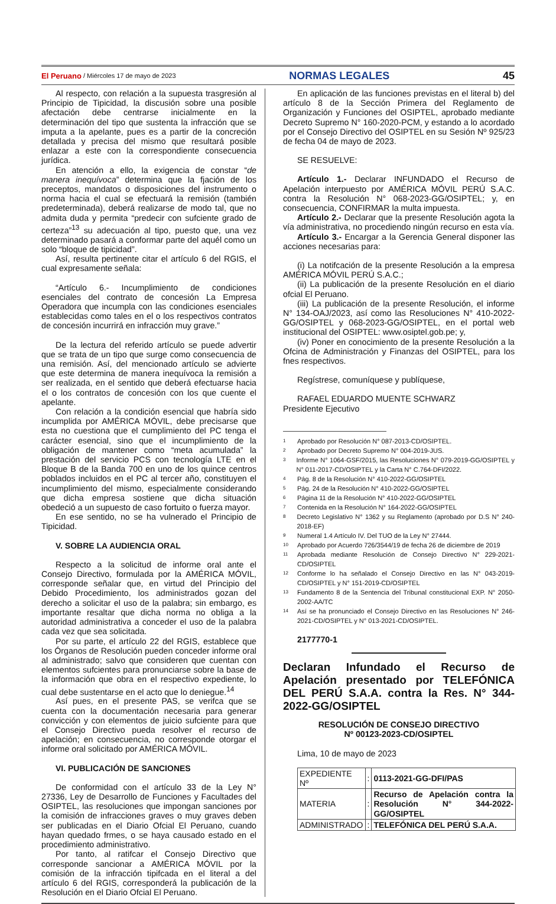El Peruano / Miércoles 17 de mayo de 2023 NORMAS LEGALES 45
Al respecto, con relación a la supuesta trasgresión al Principio de Tipicidad, la discusión sobre una posible afectación debe centrarse inicialmente en la determinación del tipo que sustenta la infracción que se imputa a la apelante, pues es a partir de la concreción detallada y precisa del mismo que resultará posible enlazar a este con la correspondiente consecuencia jurídica.
En atención a ello, la exigencia de constar “de manera inequívoca” determina que la fjación de los preceptos, mandatos o disposiciones del instrumento o norma hacia el cual se efectuará la remisión (también predeterminada), deberá realizarse de modo tal, que no admita duda y permita “predecir con sufciente grado de certeza”<sup>13</sup> su adecuación al tipo, puesto que, una vez determinado pasará a conformar parte del aquél como un solo “bloque de tipicidad”.
Así, resulta pertinente citar el artículo 6 del RGIS, el cual expresamente señala:
“Artículo 6.- Incumplimiento de condiciones esenciales del contrato de concesión La Empresa Operadora que incumpla con las condiciones esenciales establecidas como tales en el o los respectivos contratos de concesión incurrirá en infracción muy grave.”
De la lectura del referido artículo se puede advertir que se trata de un tipo que surge como consecuencia de una remisión. Así, del mencionado artículo se advierte que este determina de manera inequívoca la remisión a ser realizada, en el sentido que deberá efectuarse hacia el o los contratos de concesión con los que cuente el apelante.
Con relación a la condición esencial que habría sido incumplida por AMÉRICA MÓVIL, debe precisarse que esta no cuestiona que el cumplimiento del PC tenga el carácter esencial, sino que el incumplimiento de la obligación de mantener como “meta acumulada” la prestación del servicio PCS con tecnología LTE en el Bloque B de la Banda 700 en uno de los quince centros poblados incluidos en el PC al tercer año, constituyen el incumplimiento del mismo, especialmente considerando que dicha empresa sostiene que dicha situación obedeció a un supuesto de caso fortuito o fuerza mayor.
En ese sentido, no se ha vulnerado el Principio de Tipicidad.
V. SOBRE LA AUDIENCIA ORAL
Respecto a la solicitud de informe oral ante el Consejo Directivo, formulada por la AMÉRICA MÓVIL, corresponde señalar que, en virtud del Principio del Debido Procedimiento, los administrados gozan del derecho a solicitar el uso de la palabra; sin embargo, es importante resaltar que dicha norma no obliga a la autoridad administrativa a conceder el uso de la palabra cada vez que sea solicitada.
Por su parte, el artículo 22 del RGIS, establece que los Órganos de Resolución pueden conceder informe oral al administrado; salvo que consideren que cuentan con elementos sufcientes para pronunciarse sobre la base de la información que obra en el respectivo expediente, lo cual debe sustentarse en el acto que lo deniegue.<sup>14</sup>
Así pues, en el presente PAS, se verifca que se cuenta con la documentación necesaria para generar convicción y con elementos de juicio sufciente para que el Consejo Directivo pueda resolver el recurso de apelación; en consecuencia, no corresponde otorgar el informe oral solicitado por AMÉRICA MÓVIL.
VI. PUBLICACIÓN DE SANCIONES
De conformidad con el artículo 33 de la Ley N° 27336, Ley de Desarrollo de Funciones y Facultades del OSIPTEL, las resoluciones que impongan sanciones por la comisión de infracciones graves o muy graves deben ser publicadas en el Diario Ofcial El Peruano, cuando hayan quedado frmes, o se haya causado estado en el procedimiento administrativo.
Por tanto, al ratifcar el Consejo Directivo que corresponde sancionar a AMÉRICA MÓVIL por la comisión de la infracción tipifcada en el literal a del artículo 6 del RGIS, corresponderá la publicación de la Resolución en el Diario Ofcial El Peruano.
En aplicación de las funciones previstas en el literal b) del artículo 8 de la Sección Primera del Reglamento de Organización y Funciones del OSIPTEL, aprobado mediante Decreto Supremo N° 160-2020-PCM, y estando a lo acordado por el Consejo Directivo del OSIPTEL en su Sesión Nº 925/23 de fecha 04 de mayo de 2023.
SE RESUELVE:
Artículo 1.- Declarar INFUNDADO el Recurso de Apelación interpuesto por AMÉRICA MÓVIL PERÚ S.A.C. contra la Resolución N° 068-2023-GG/OSIPTEL; y, en consecuencia, CONFIRMAR la multa impuesta.
Artículo 2.- Declarar que la presente Resolución agota la vía administrativa, no procediendo ningún recurso en esta vía.
Artículo 3.- Encargar a la Gerencia General disponer las acciones necesarias para:
(i) La notifcación de la presente Resolución a la empresa AMÉRICA MÓVIL PERÚ S.A.C.;
(ii) La publicación de la presente Resolución en el diario ofcial El Peruano.
(iii) La publicación de la presente Resolución, el informe N° 134-OAJ/2023, así como las Resoluciones N° 410-2022-GG/OSIPTEL y 068-2023-GG/OSIPTEL, en el portal web institucional del OSIPTEL: www.osiptel.gob.pe; y,
(iv) Poner en conocimiento de la presente Resolución a la Ofcina de Administración y Finanzas del OSIPTEL, para los fnes respectivos.
Regístrese, comuníquese y publíquese,
RAFAEL EDUARDO MUENTE SCHWARZ
Presidente Ejecutivo
1 Aprobado por Resolución N° 087-2013-CD/OSIPTEL.
2 Aprobado por Decreto Supremo N° 004-2019-JUS.
3 Informe N° 1064-GSF/2015, las Resoluciones N° 079-2019-GG/OSIPTEL y N° 011-2017-CD/OSIPTEL y la Carta N° C.764-DFI/2022.
4 Pág. 8 de la Resolución N° 410-2022-GG/OSIPTEL
5 Pág. 24 de la Resolución N° 410-2022-GG/OSIPTEL
6 Página 11 de la Resolución N° 410-2022-GG/OSIPTEL
7 Contenida en la Resolución N° 164-2022-GG/OSIPTEL
8 Decreto Legislativo N° 1362 y su Reglamento (aprobado por D.S N° 240-2018-EF)
9 Numeral 1.4 Artículo IV. Del TUO de la Ley N° 27444.
10 Aprobado por Acuerdo 726/3544/19 de fecha 26 de diciembre de 2019
11 Aprobada mediante Resolución de Consejo Directivo N° 229-2021-CD/OSIPTEL
12 Conforme lo ha señalado el Consejo Directivo en las N° 043-2019-CD/OSIPTEL y N° 151-2019-CD/OSIPTEL
13 Fundamento 8 de la Sentencia del Tribunal constitucional EXP. N° 2050-2002-AA/TC
14 Así se ha pronunciado el Consejo Directivo en las Resoluciones N° 246-2021-CD/OSIPTEL y N° 013-2021-CD/OSIPTEL.
2177770-1
Declaran Infundado el Recurso de Apelación presentado por TELEFÓNICA DEL PERÚ S.A.A. contra la Res. N° 344-2022-GG/OSIPTEL
RESOLUCIÓN DE CONSEJO DIRECTIVO
Nº 00123-2023-CD/OSIPTEL
Lima, 10 de mayo de 2023
| EXPEDIENTE Nº | : | 0113-2021-GG-DFI/PAS |
| MATERIA | : | Recurso de Apelación contra la Resolución N° 344-2022-GG/OSIPTEL |
| ADMINISTRADO | : | TELEFÓNICA DEL PERÚ S.A.A. |